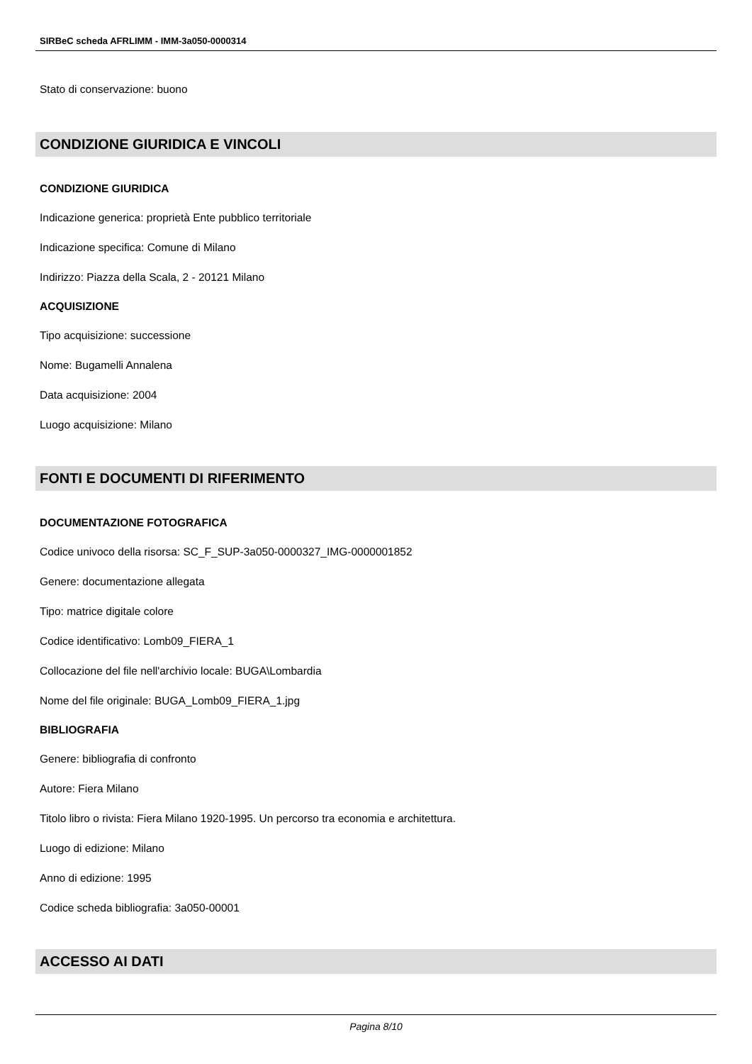SIRBeC scheda AFRLIMM - IMM-3a050-0000314
Stato di conservazione: buono
CONDIZIONE GIURIDICA E VINCOLI
CONDIZIONE GIURIDICA
Indicazione generica: proprietà Ente pubblico territoriale
Indicazione specifica: Comune di Milano
Indirizzo: Piazza della Scala, 2 - 20121 Milano
ACQUISIZIONE
Tipo acquisizione: successione
Nome: Bugamelli Annalena
Data acquisizione: 2004
Luogo acquisizione: Milano
FONTI E DOCUMENTI DI RIFERIMENTO
DOCUMENTAZIONE FOTOGRAFICA
Codice univoco della risorsa: SC_F_SUP-3a050-0000327_IMG-0000001852
Genere: documentazione allegata
Tipo: matrice digitale colore
Codice identificativo: Lomb09_FIERA_1
Collocazione del file nell'archivio locale: BUGA\Lombardia
Nome del file originale: BUGA_Lomb09_FIERA_1.jpg
BIBLIOGRAFIA
Genere: bibliografia di confronto
Autore: Fiera Milano
Titolo libro o rivista: Fiera Milano 1920-1995. Un percorso tra economia e architettura.
Luogo di edizione: Milano
Anno di edizione: 1995
Codice scheda bibliografia: 3a050-00001
ACCESSO AI DATI
Pagina 8/10